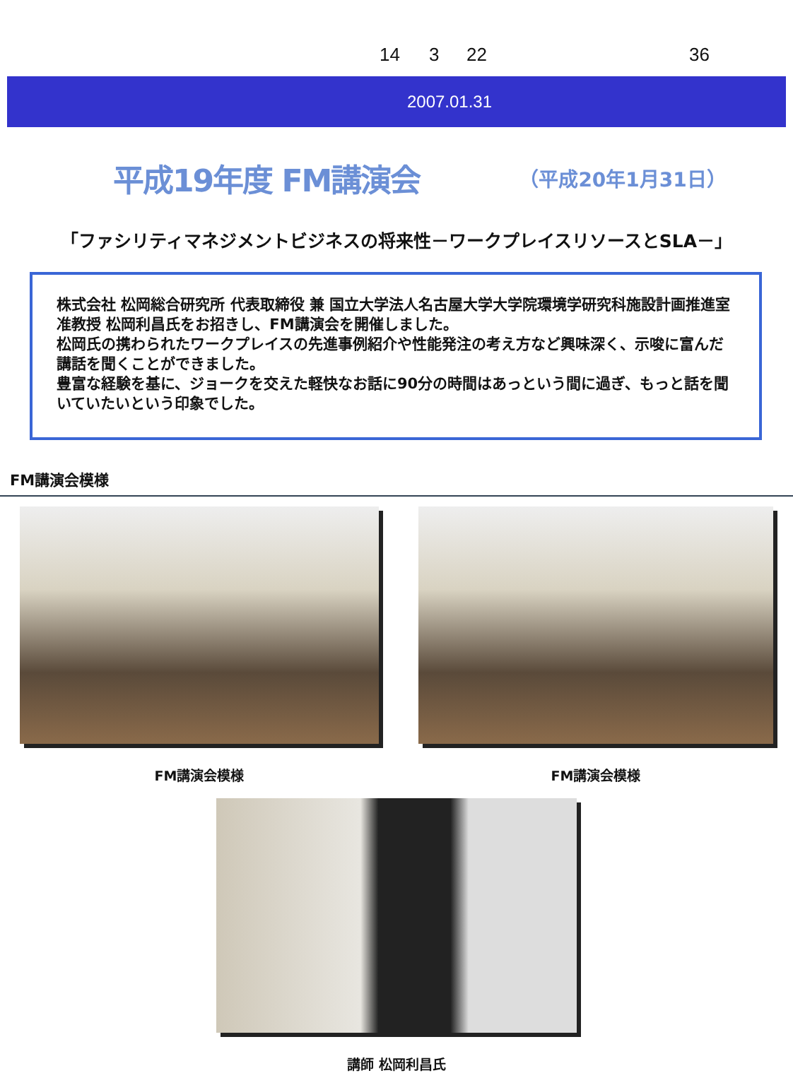14 3 22 36
2007.01.31
平成19年度 FM講演会
（平成20年1月31日）
「ファシリティマネジメントビジネスの将来性－ワークプレイスリソースとSLA－」
株式会社 松岡総合研究所 代表取締役 兼 国立大学法人名古屋大学大学院環境学研究科施設計画推進室 准教授 松岡利昌氏をお招きし、FM講演会を開催しました。
松岡氏の携わられたワークプレイスの先進事例紹介や性能発注の考え方など興味深く、示唆に富んだ講話を聞くことができました。
豊富な経験を基に、ジョークを交えた軽快なお話に90分の時間はあっという間に過ぎ、もっと話を聞いていたいという印象でした。
FM講演会模様
FM講演会模様 FM講演会模様
講師 松岡利昌氏